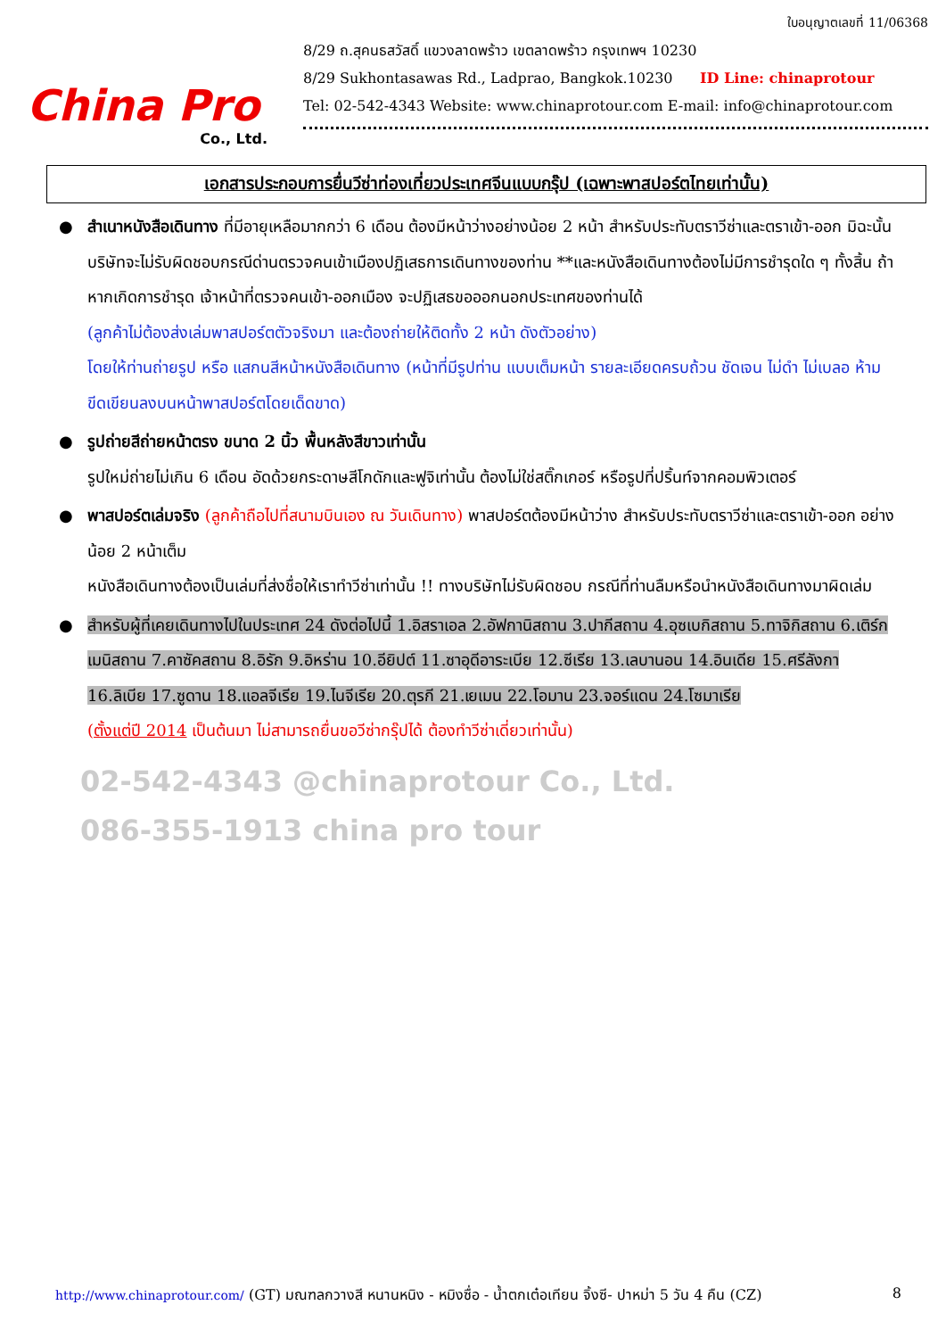China Pro
Co., Ltd.
ใบอนุญาตเลขที่ 11/06368
8/29 ถ.สุคนธสวัสดิ์ แขวงลาดพร้าว เขตลาดพร้าว กรุงเทพฯ 10230
8/29 Sukhontasawas Rd., Ladprao, Bangkok.10230 ID Line: chinaprotour
Tel: 02-542-4343 Website: www.chinaprotour.com E-mail: info@chinaprotour.com
เอกสารประกอบการยื่นวีซ่าท่องเที่ยวประเทศจีนแบบกรุ๊ป (เฉพาะพาสปอร์ตไทยเท่านั้น)
● สำเนาหนังสือเดินทาง ที่มีอายุเหลือมากกว่า 6 เดือน ต้องมีหน้าว่างอย่างน้อย 2 หน้า สำหรับประทับตราวีซ่าและตราเข้า-ออก มิฉะนั้นบริษัทจะไม่รับผิดชอบกรณีด่านตรวจคนเข้าเมืองปฏิเสธการเดินทางของท่าน **และหนังสือเดินทางต้องไม่มีการชำรุดใด ๆ ทั้งสิ้น ถ้าหากเกิดการชำรุด เจ้าหน้าที่ตรวจคนเข้า-ออกเมือง จะปฏิเสธขอออกนอกประเทศของท่านได้
(ลูกค้าไม่ต้องส่งเล่มพาสปอร์ตตัวจริงมา และต้องถ่ายให้ติดทั้ง 2 หน้า ดังตัวอย่าง)
โดยให้ท่านถ่ายรูป หรือ แสกนสีหน้าหนังสือเดินทาง (หน้าที่มีรูปท่าน แบบเต็มหน้า รายละเอียดครบถ้วน ชัดเจน ไม่ดำ ไม่เบลอ ห้ามขีดเขียนลงบนหน้าพาสปอร์ตโดยเด็ดขาด)
● รูปถ่ายสีถ่ายหน้าตรง ขนาด 2 นิ้ว พื้นหลังสีขาวเท่านั้น
รูปใหม่ถ่ายไม่เกิน 6 เดือน อัดด้วยกระดาษสีโกดักและฟูจิเท่านั้น ต้องไม่ใช่สติ๊กเกอร์ หรือรูปที่ปริ้นท์จากคอมพิวเตอร์
● พาสปอร์ตเล่มจริง (ลูกค้าถือไปที่สนามบินเอง ณ วันเดินทาง) พาสปอร์ตต้องมีหน้าว่าง สำหรับประทับตราวีซ่าและตราเข้า-ออก อย่างน้อย 2 หน้าเต็ม
หนังสือเดินทางต้องเป็นเล่มที่ส่งชื่อให้เราทำวีซ่าเท่านั้น !! ทางบริษัทไม่รับผิดชอบ กรณีที่ท่านลืมหรือนำหนังสือเดินทางมาผิดเล่ม
● สำหรับผู้ที่เคยเดินทางไปในประเทศ 24 ดังต่อไปนี้ 1.อิสราเอล 2.อัฟกานิสถาน 3.ปากีสถาน 4.อุซเบกิสถาน 5.ทาจิกิสถาน 6.เติร์กเมนิสถาน 7.คาซัคสถาน 8.อิรัก 9.อิหร่าน 10.อียิปต์ 11.ซาอุดีอาระเบีย 12.ซีเรีย 13.เลบานอน 14.อินเดีย 15.ศรีลังกา 16.ลิเบีย 17.ซูดาน 18.แอลจีเรีย 19.ไนจีเรีย 20.ตุรกี 21.เยเมน 22.โอมาน 23.จอร์แดน 24.โซมาเรีย
(ตั้งแต่ปี 2014 เป็นต้นมา ไม่สามารถยื่นขอวีซ่ากรุ๊ปได้ ต้องทำวีซ่าเดี่ยวเท่านั้น)
02-542-4343 @chinaprotour Co., Ltd.
086-355-1913 china pro tour
http://www.chinaprotour.com/ (GT) มณฑลกวางสี หนานหนิง - หมิงซื่อ - น้ำตกเต๋อเทียน จิ้งซี- ปาหม่า 5 วัน 4 คืน (CZ) 8